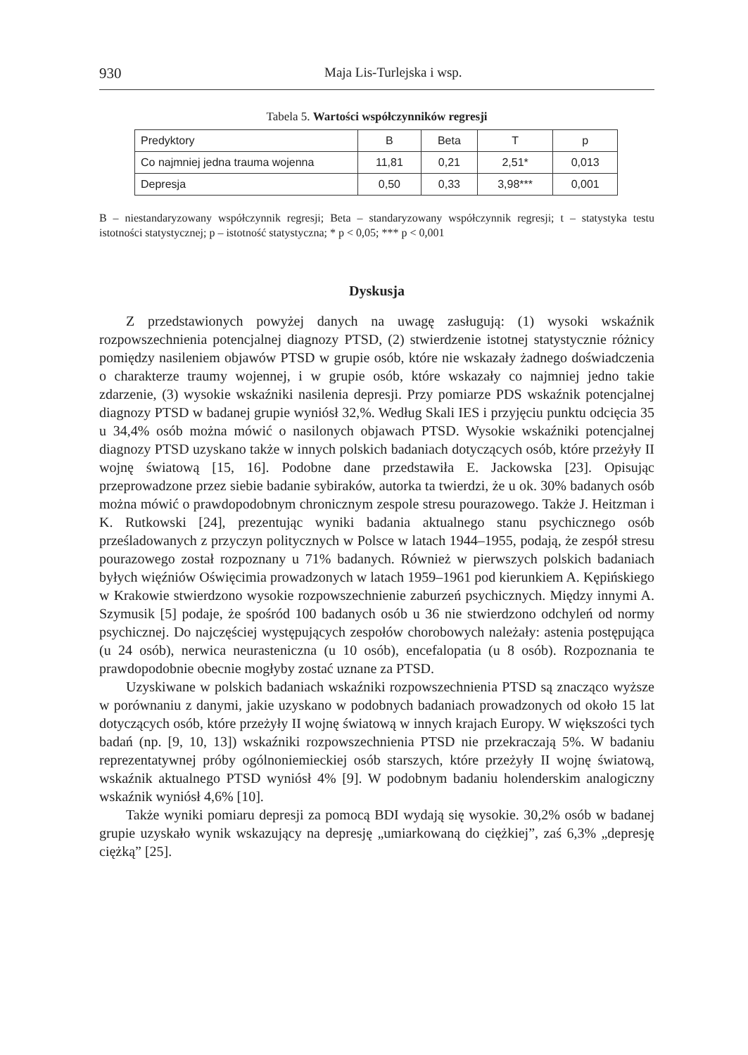930 Maja Lis-Turlejska i wsp.
Tabela 5. Wartości współczynników regresji
| Predyktory | B | Beta | T | p |
| Co najmniej jedna trauma wojenna | 11,81 | 0,21 | 2,51* | 0,013 |
| Depresja | 0,50 | 0,33 | 3,98*** | 0,001 |
B – niestandaryzowany współczynnik regresji; Beta – standaryzowany współczynnik regresji; t – statystyka testu istotności statystycznej; p – istotność statystyczna; * p < 0,05; *** p < 0,001
Dyskusja
Z przedstawionych powyżej danych na uwagę zasługują: (1) wysoki wskaźnik rozpowszechnienia potencjalnej diagnozy PTSD, (2) stwierdzenie istotnej statystycznie różnicy pomiędzy nasileniem objawów PTSD w grupie osób, które nie wskazały żadnego doświadczenia o charakterze traumy wojennej, i w grupie osób, które wskazały co najmniej jedno takie zdarzenie, (3) wysokie wskaźniki nasilenia depresji. Przy pomiarze PDS wskaźnik potencjalnej diagnozy PTSD w badanej grupie wyniósł 32,%. Według Skali IES i przyjęciu punktu odcięcia 35 u 34,4% osób można mówić o nasilonych objawach PTSD. Wysokie wskaźniki potencjalnej diagnozy PTSD uzyskano także w innych polskich badaniach dotyczących osób, które przeżyły II wojnę światową [15, 16]. Podobne dane przedstawiła E. Jackowska [23]. Opisując przeprowadzone przez siebie badanie sybiraków, autorka ta twierdzi, że u ok. 30% badanych osób można mówić o prawdopodobnym chronicznym zespole stresu pourazowego. Także J. Heitzman i K. Rutkowski [24], prezentując wyniki badania aktualnego stanu psychicznego osób prześladowanych z przyczyn politycznych w Polsce w latach 1944–1955, podają, że zespół stresu pourazowego został rozpoznany u 71% badanych. Również w pierwszych polskich badaniach byłych więźniów Oświęcimia prowadzonych w latach 1959–1961 pod kierunkiem A. Kępińskiego w Krakowie stwierdzono wysokie rozpowszechnienie zaburzeń psychicznych. Między innymi A. Szymusik [5] podaje, że spośród 100 badanych osób u 36 nie stwierdzono odchyleń od normy psychicznej. Do najczęściej występujących zespołów chorobowych należały: astenia postępująca (u 24 osób), nerwica neurasteniczna (u 10 osób), encefalopatia (u 8 osób). Rozpoznania te prawdopodobnie obecnie mogłyby zostać uznane za PTSD.
Uzyskiwane w polskich badaniach wskaźniki rozpowszechnienia PTSD są znacząco wyższe w porównaniu z danymi, jakie uzyskano w podobnych badaniach prowadzonych od około 15 lat dotyczących osób, które przeżyły II wojnę światową w innych krajach Europy. W większości tych badań (np. [9, 10, 13]) wskaźniki rozpowszechnienia PTSD nie przekraczają 5%. W badaniu reprezentatywnej próby ogólnoniemieckiej osób starszych, które przeżyły II wojnę światową, wskaźnik aktualnego PTSD wyniósł 4% [9]. W podobnym badaniu holenderskim analogiczny wskaźnik wyniósł 4,6% [10].
Także wyniki pomiaru depresji za pomocą BDI wydają się wysokie. 30,2% osób w badanej grupie uzyskało wynik wskazujący na depresję „umiarkowaną do ciężkiej”, zaś 6,3% „depresję ciężką” [25].